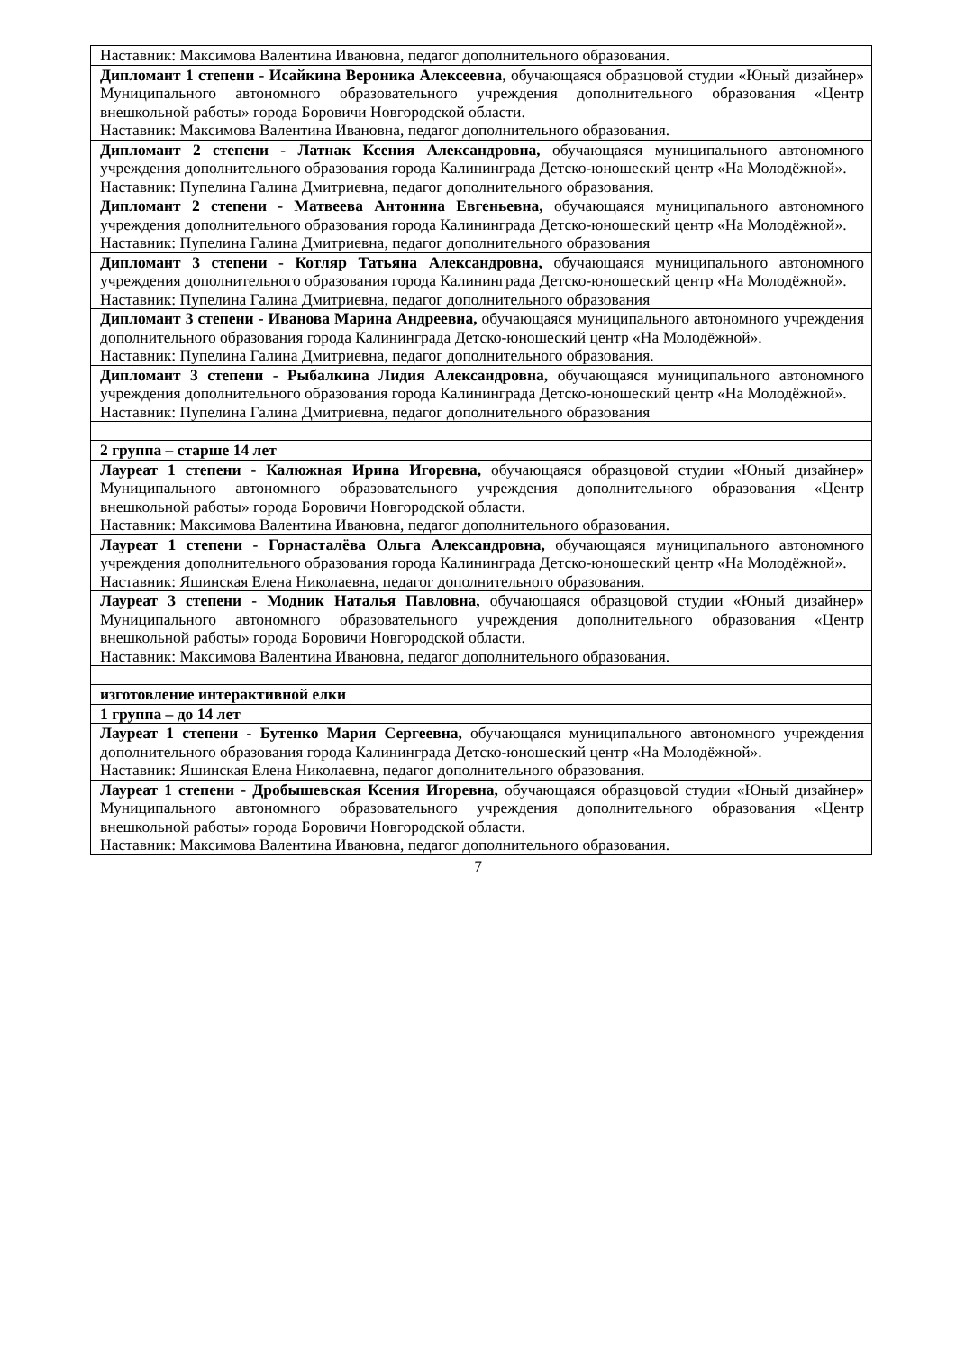| Наставник: Максимова Валентина Ивановна, педагог дополнительного образования. |
| Дипломант 1 степени - Исайкина Вероника Алексеевна , обучающаяся образцовой студии «Юный дизайнер» Муниципального автономного образовательного учреждения дополнительного образования «Центр внешкольной работы» города Боровичи Новгородской области. Наставник: Максимова Валентина Ивановна, педагог дополнительного образования. |
| Дипломант 2 степени - Латнак Ксения Александровна, обучающаяся муниципального автономного учреждения дополнительного образования города Калининграда Детско-юношеский центр «На Молодёжной». Наставник: Пупелина Галина Дмитриевна, педагог дополнительного образования. |
| Дипломант 2 степени - Матвеева Антонина Евгеньевна, обучающаяся муниципального автономного учреждения дополнительного образования города Калининграда Детско-юношеский центр «На Молодёжной». Наставник: Пупелина Галина Дмитриевна, педагог дополнительного образования |
| Дипломант 3 степени - Котляр Татьяна Александровна, обучающаяся муниципального автономного учреждения дополнительного образования города Калининграда Детско-юношеский центр «На Молодёжной». Наставник: Пупелина Галина Дмитриевна, педагог дополнительного образования |
| Дипломант 3 степени - Иванова Марина Андреевна, обучающаяся муниципального автономного учреждения дополнительного образования города Калининграда Детско-юношеский центр «На Молодёжной». Наставник: Пупелина Галина Дмитриевна, педагог дополнительного образования. |
| Дипломант 3 степени - Рыбалкина Лидия Александровна, обучающаяся муниципального автономного учреждения дополнительного образования города Калининграда Детско-юношеский центр «На Молодёжной». Наставник: Пупелина Галина Дмитриевна, педагог дополнительного образования |
| 2 группа – старше 14 лет |
| Лауреат 1 степени - Калюжная Ирина Игоревна, обучающаяся образцовой студии «Юный дизайнер» Муниципального автономного образовательного учреждения дополнительного образования «Центр внешкольной работы» города Боровичи Новгородской области. Наставник: Максимова Валентина Ивановна, педагог дополнительного образования. |
| Лауреат 1 степени - Горнасталёва Ольга Александровна, обучающаяся муниципального автономного учреждения дополнительного образования города Калининграда Детско-юношеский центр «На Молодёжной». Наставник: Яшинская Елена Николаевна, педагог дополнительного образования. |
| Лауреат 3 степени - Модник Наталья Павловна, обучающаяся образцовой студии «Юный дизайнер» Муниципального автономного образовательного учреждения дополнительного образования «Центр внешкольной работы» города Боровичи Новгородской области. Наставник: Максимова Валентина Ивановна, педагог дополнительного образования. |
| изготовление интерактивной елки |
| 1 группа – до 14 лет |
| Лауреат 1 степени - Бутенко Мария Сергеевна, обучающаяся муниципального автономного учреждения дополнительного образования города Калининграда Детско-юношеский центр «На Молодёжной». Наставник: Яшинская Елена Николаевна, педагог дополнительного образования. |
| Лауреат 1 степени - Дробышевская Ксения Игоревна, обучающаяся образцовой студии «Юный дизайнер» Муниципального автономного образовательного учреждения дополнительного образования «Центр внешкольной работы» города Боровичи Новгородской области. Наставник: Максимова Валентина Ивановна, педагог дополнительного образования. |
7